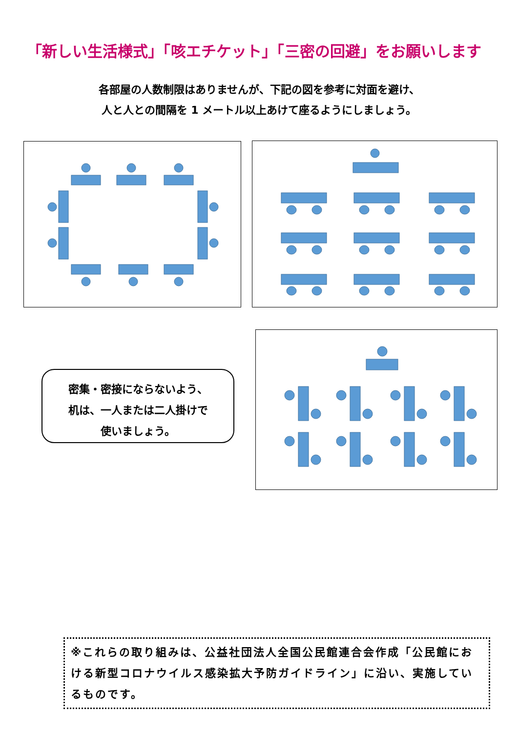「新しい生活様式」「咳エチケット」「三密の回避」をお願いします
各部屋の人数制限はありませんが、下記の図を参考に対面を避け、
人と人との間隔を 1 メートル以上あけて座るようにしましょう。
密集・密接にならないよう、
机は、一人または二人掛けで
使いましょう。
※これらの取り組みは、公益社団法人全国公民館連合会作成「公民館における新型コロナウイルス感染拡大予防ガイドライン」に沿い、実施しているものです。